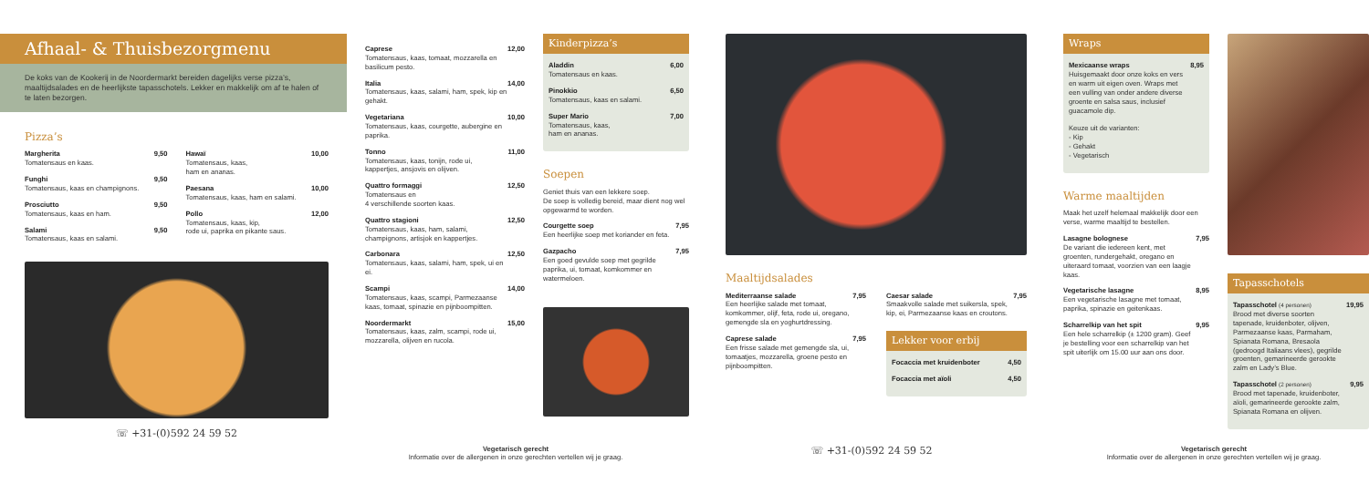Afhaal- & Thuisbezorgmenu
De koks van de Kookerij in de Noordermarkt bereiden dagelijks verse pizza’s, maaltijdsalades en de heerlijkste tapasschotels. Lekker en makkelijk om af te halen of te laten bezorgen.
Pizza’s
Margherita
Tomatensaus en kaas.
9,50
Funghi
Tomatensaus, kaas en champignons.
9,50
Prosciutto
Tomatensaus, kaas en ham.
9,50
Salami
Tomatensaus, kaas en salami.
9,50
Hawaï
Tomatensaus, kaas,
ham en ananas.
10,00
Paesana
Tomatensaus, kaas, ham en salami.
10,00
Pollo
Tomatensaus, kaas, kip,
rode ui, paprika en pikante saus.
12,00
☏ +31-(0)592 24 59 52
Caprese
Tomatensaus, kaas, tomaat, mozzarella en basilicum pesto.
12,00
Italia
Tomatensaus, kaas, salami, ham, spek, kip en gehakt.
14,00
Vegetariana
Tomatensaus, kaas, courgette, aubergine en paprika.
10,00
Tonno
Tomatensaus, kaas, tonijn, rode ui, kappertjes, ansjovis en olijven.
11,00
Quattro formaggi
Tomatensaus en
4 verschillende soorten kaas.
12,50
Quattro stagioni
Tomatensaus, kaas, ham, salami, champignons, artisjok en kappertjes.
12,50
Carbonara
Tomatensaus, kaas, salami, ham, spek, ui en ei.
12,50
Scampi
Tomatensaus, kaas, scampi, Parmezaanse kaas, tomaat, spinazie en pijnboompitten.
14,00
Noordermarkt
Tomatensaus, kaas, zalm, scampi, rode ui, mozzarella, olijven en rucola.
15,00
Kinderpizza’s
Aladdin
Tomatensaus en kaas.
6,00
Pinokkio
Tomatensaus, kaas en salami.
6,50
Super Mario
Tomatensaus, kaas,
ham en ananas.
7,00
Soepen
Geniet thuis van een lekkere soep.
De soep is volledig bereid, maar dient nog wel opgewarmd te worden.
Courgette soep
Een heerlijke soep met koriander en feta.
7,95
Gazpacho
Een goed gevulde soep met gegrilde paprika, ui, tomaat, komkommer en watermeloen.
7,95
Maaltijdsalades
Mediterraanse salade
Een heerlijke salade met tomaat, komkommer, olijf, feta, rode ui, oregano, gemengde sla en yoghurtdressing.
7,95
Caprese salade
Een frisse salade met gemengde sla, ui, tomaatjes, mozzarella, groene pesto en pijnboompitten.
7,95
Caesar salade
Smaakvolle salade met suikersla, spek, kip, ei, Parmezaanse kaas en croutons.
7,95
Lekker voor erbij
Focaccia met kruidenboter 4,50
Focaccia met aïoli 4,50
Wraps
Mexicaanse wraps
Huisgemaakt door onze koks en vers en warm uit eigen oven. Wraps met een vulling van onder andere diverse groente en salsa saus, inclusief guacamole dip.
Keuze uit de varianten:
- Kip
- Gehakt
- Vegetarisch
8,95
Warme maaltijden
Maak het uzelf helemaal makkelijk door een verse, warme maaltijd te bestellen.
Lasagne bolognese
De variant die iedereen kent, met groenten, rundergehakt, oregano en uiteraard tomaat, voorzien van een laagje kaas.
7,95
Vegetarische lasagne
Een vegetarische lasagne met tomaat, paprika, spinazie en geitenkaas.
8,95
Scharrelkip van het spit
Een hele scharrelkip (± 1200 gram). Geef je bestelling voor een scharrelkip van het spit uiterlijk om 15.00 uur aan ons door.
9,95
Tapasschotels
Tapasschotel (4 personen)
Brood met diverse soorten tapenade, kruidenboter, olijven, Parmezaanse kaas, Parmaham, Spianata Romana, Bresaola (gedroogd Italiaans vlees), gegrilde groenten, gemarineerde gerookte zalm en Lady’s Blue.
19,95
Tapasschotel (2 personen)
Brood met tapenade, kruidenboter, aïoli, gemarineerde gerookte zalm, Spianata Romana en olijven.
9,95
Vegetarisch gerecht
Informatie over de allergenen in onze gerechten vertellen wij je graag.
☏ +31-(0)592 24 59 52
Vegetarisch gerecht
Informatie over de allergenen in onze gerechten vertellen wij je graag.